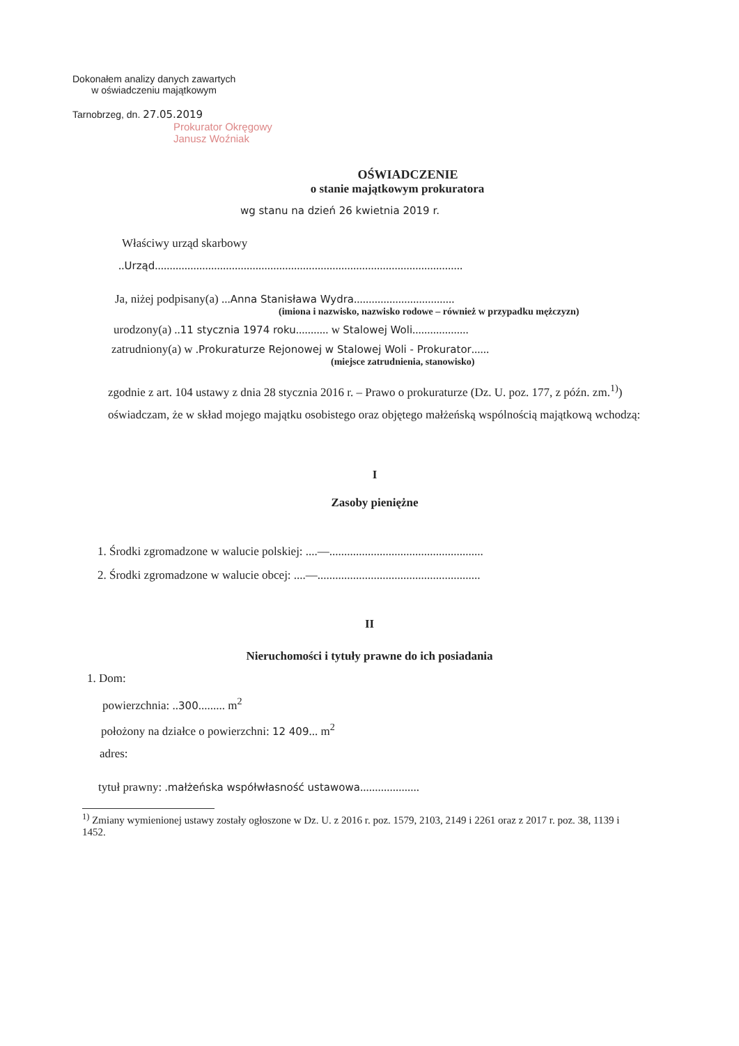Dokonałem analizy danych zawartych
w oświadczeniu majątkowym
Tarnobrzeg, dn. 27.05.2019
Prokurator Okręgowy
Janusz Woźniak
OŚWIADCZENIE
o stanie majątkowym prokuratora
wg stanu na dzień 26 kwietnia 2019 r.
Właściwy urząd skarbowy
..Urząd........................................................................................................
Ja, niżej podpisany(a) ...Anna Stanisława Wydra..................................
(imiona i nazwisko, nazwisko rodowe – również w przypadku mężczyzn)
urodzony(a) ..11 stycznia 1974 roku........... w Stalowej Woli...................
zatrudniony(a) w .Prokuraturze Rejonowej w Stalowej Woli - Prokurator......
(miejsce zatrudnienia, stanowisko)
zgodnie z art. 104 ustawy z dnia 28 stycznia 2016 r. – Prawo o prokuraturze (Dz. U. poz. 177, z późn. zm.<sup>1)</sup>) oświadczam, że w skład mojego majątku osobistego oraz objętego małżeńską wspólnością majątkową wchodzą:
I
Zasoby pieniężne
1. Środki zgromadzone w walucie polskiej: ....—....................................................
2. Środki zgromadzone w walucie obcej: ....—.......................................................
II
Nieruchomości i tytuły prawne do ich posiadania
1. Dom:
powierzchnia: ..300......... m<sup>2</sup>
położony na działce o powierzchni: 12 409... m<sup>2</sup>
adres:
tytuł prawny: .małżeńska współwłasność ustawowa....................
<sup>1)</sup> Zmiany wymienionej ustawy zostały ogłoszone w Dz. U. z 2016 r. poz. 1579, 2103, 2149 i 2261 oraz z 2017 r. poz. 38, 1139 i 1452.